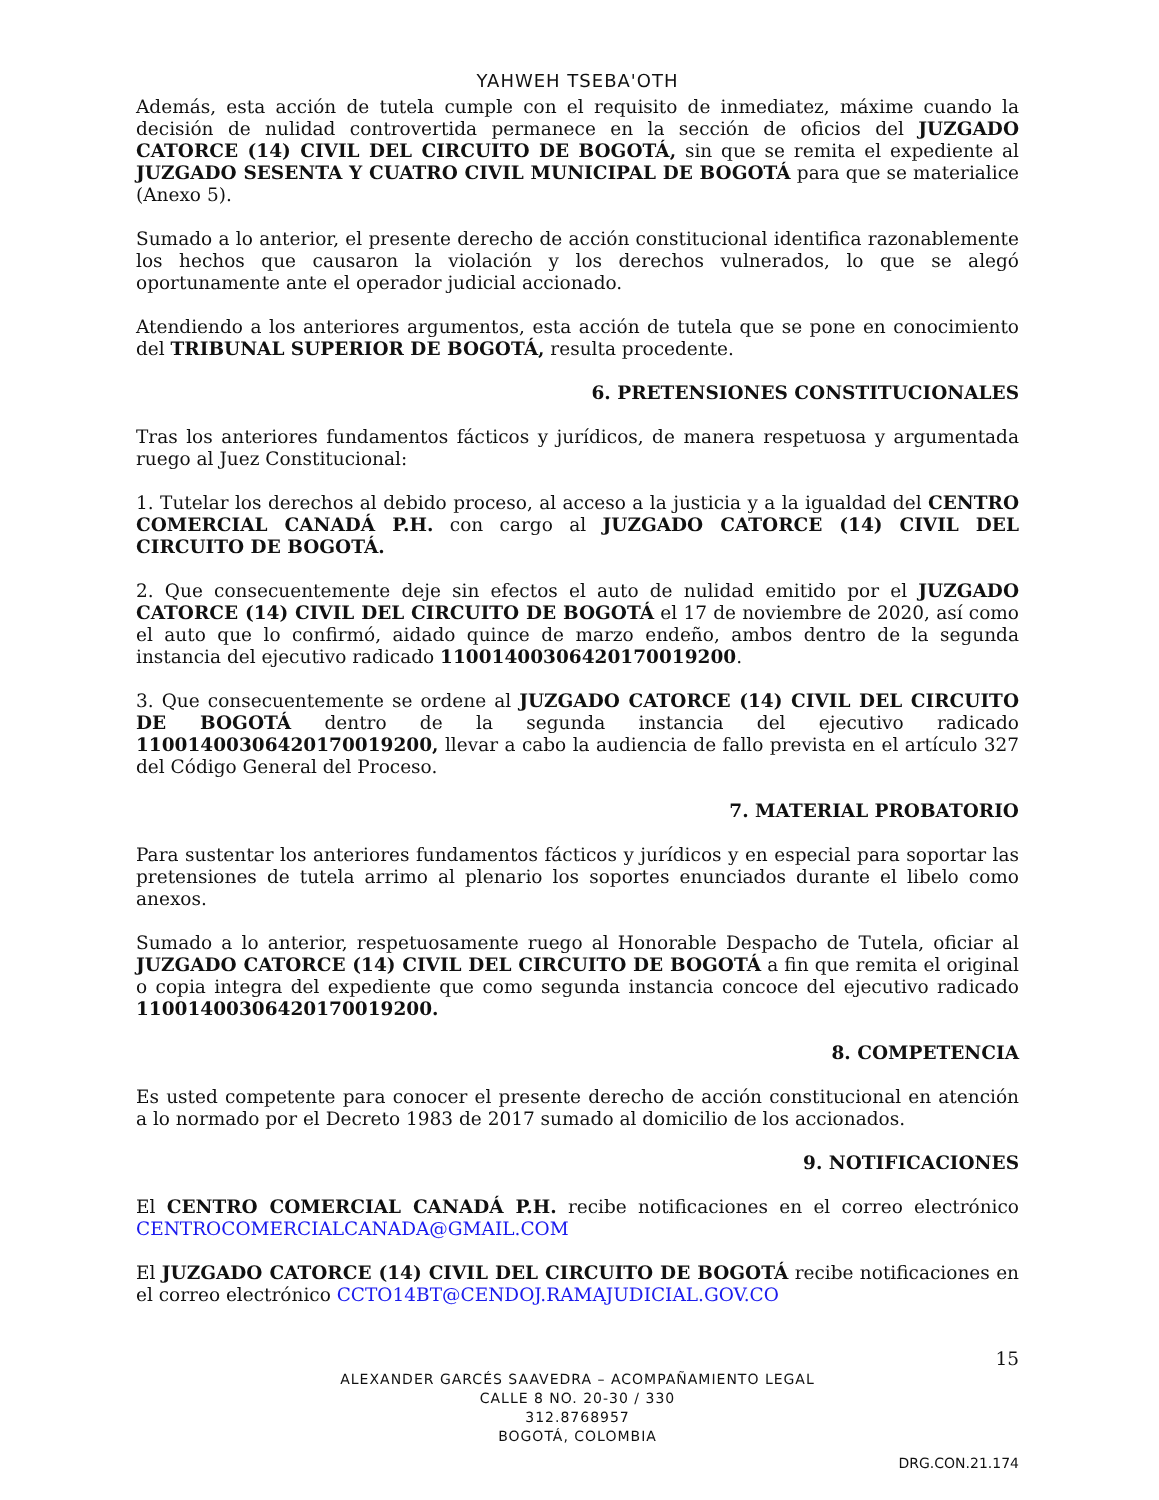YAHWEH TSEBA'OTH
Además, esta acción de tutela cumple con el requisito de inmediatez, máxime cuando la decisión de nulidad controvertida permanece en la sección de oficios del JUZGADO CATORCE (14) CIVIL DEL CIRCUITO DE BOGOTÁ, sin que se remita el expediente al JUZGADO SESENTA Y CUATRO CIVIL MUNICIPAL DE BOGOTÁ para que se materialice (Anexo 5).
Sumado a lo anterior, el presente derecho de acción constitucional identifica razonablemente los hechos que causaron la violación y los derechos vulnerados, lo que se alegó oportunamente ante el operador judicial accionado.
Atendiendo a los anteriores argumentos, esta acción de tutela que se pone en conocimiento del TRIBUNAL SUPERIOR DE BOGOTÁ, resulta procedente.
6. PRETENSIONES CONSTITUCIONALES
Tras los anteriores fundamentos fácticos y jurídicos, de manera respetuosa y argumentada ruego al Juez Constitucional:
1. Tutelar los derechos al debido proceso, al acceso a la justicia y a la igualdad del CENTRO COMERCIAL CANADÁ P.H. con cargo al JUZGADO CATORCE (14) CIVIL DEL CIRCUITO DE BOGOTÁ.
2. Que consecuentemente deje sin efectos el auto de nulidad emitido por el JUZGADO CATORCE (14) CIVIL DEL CIRCUITO DE BOGOTÁ el 17 de noviembre de 2020, así como el auto que lo confirmó, aidado quince de marzo endeño, ambos dentro de la segunda instancia del ejecutivo radicado 11001400306420170019200.
3. Que consecuentemente se ordene al JUZGADO CATORCE (14) CIVIL DEL CIRCUITO DE BOGOTÁ dentro de la segunda instancia del ejecutivo radicado 11001400306420170019200, llevar a cabo la audiencia de fallo prevista en el artículo 327 del Código General del Proceso.
7. MATERIAL PROBATORIO
Para sustentar los anteriores fundamentos fácticos y jurídicos y en especial para soportar las pretensiones de tutela arrimo al plenario los soportes enunciados durante el libelo como anexos.
Sumado a lo anterior, respetuosamente ruego al Honorable Despacho de Tutela, oficiar al JUZGADO CATORCE (14) CIVIL DEL CIRCUITO DE BOGOTÁ a fin que remita el original o copia integra del expediente que como segunda instancia concoce del ejecutivo radicado 11001400306420170019200.
8. COMPETENCIA
Es usted competente para conocer el presente derecho de acción constitucional en atención a lo normado por el Decreto 1983 de 2017 sumado al domicilio de los accionados.
9. NOTIFICACIONES
El CENTRO COMERCIAL CANADÁ P.H. recibe notificaciones en el correo electrónico CENTROCOMERCIALCANADA@GMAIL.COM
El JUZGADO CATORCE (14) CIVIL DEL CIRCUITO DE BOGOTÁ recibe notificaciones en el correo electrónico CCTO14BT@CENDOJ.RAMAJUDICIAL.GOV.CO
15
ALEXANDER GARCÉS SAAVEDRA – ACOMPAÑAMIENTO LEGAL
CALLE 8 NO. 20-30 / 330
312.8768957
BOGOTÁ, COLOMBIA
DRG.CON.21.174